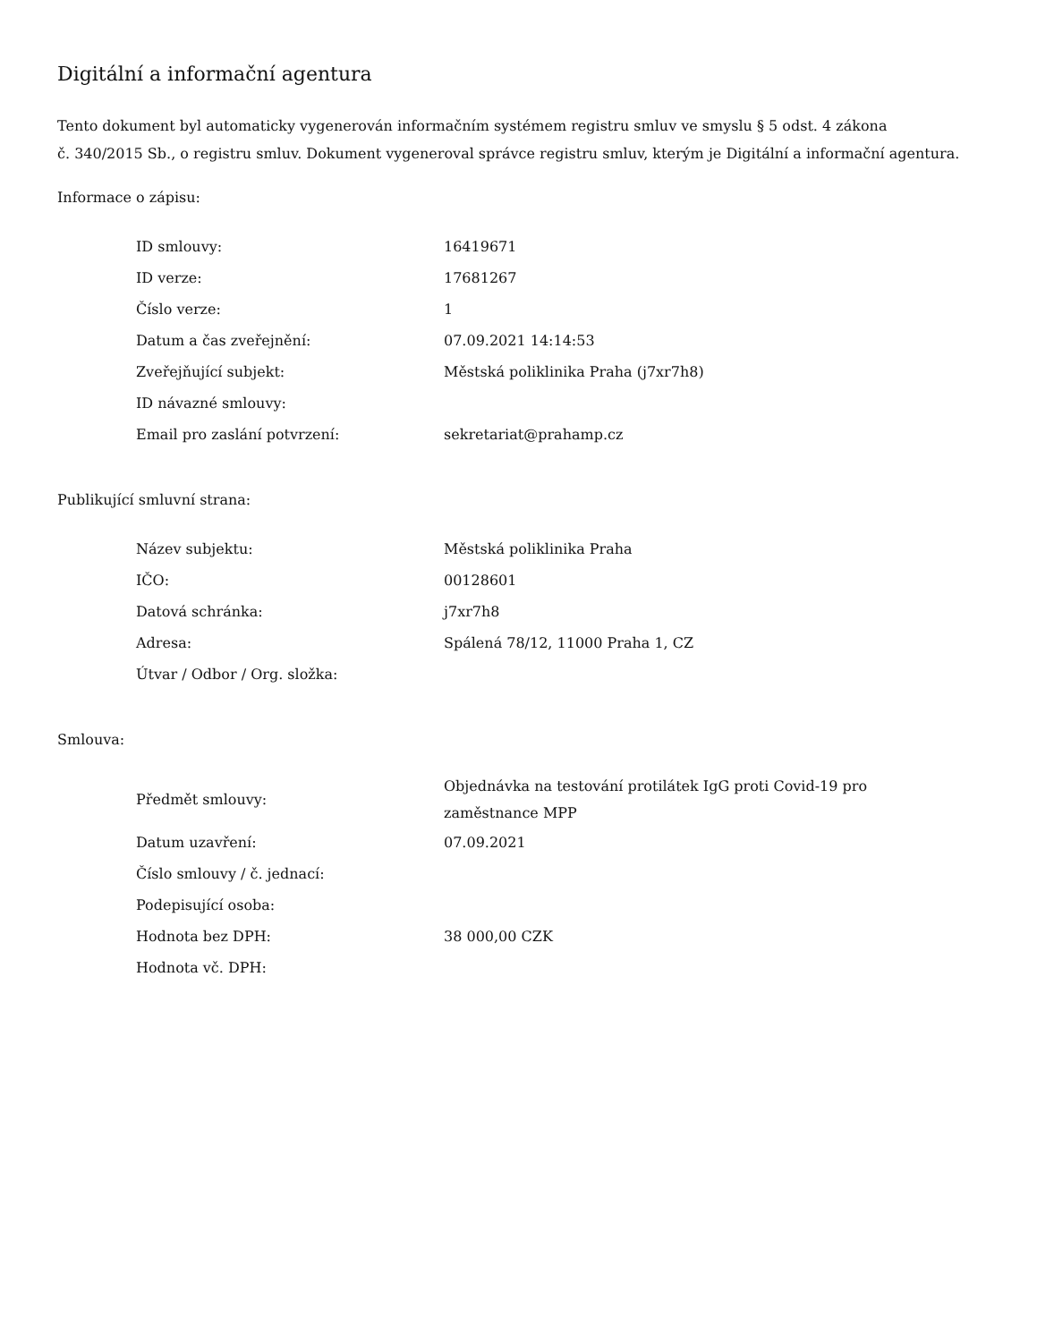Digitální a informační agentura
Tento dokument byl automaticky vygenerován informačním systémem registru smluv ve smyslu § 5 odst. 4 zákona
č. 340/2015 Sb., o registru smluv. Dokument vygeneroval správce registru smluv, kterým je Digitální a informační agentura.
Informace o zápisu:
| ID smlouvy: | 16419671 |
| ID verze: | 17681267 |
| Číslo verze: | 1 |
| Datum a čas zveřejnění: | 07.09.2021 14:14:53 |
| Zveřejňující subjekt: | Městská poliklinika Praha (j7xr7h8) |
| ID návazné smlouvy: | |
| Email pro zaslání potvrzení: | sekretariat@prahamp.cz |
Publikující smluvní strana:
| Název subjektu: | Městská poliklinika Praha |
| IČO: | 00128601 |
| Datová schránka: | j7xr7h8 |
| Adresa: | Spálená 78/12, 11000 Praha 1, CZ |
| Útvar / Odbor / Org. složka: | |
Smlouva:
| Předmět smlouvy: | Objednávka na testování protilátek IgG proti Covid-19 pro zaměstnance MPP |
| Datum uzavření: | 07.09.2021 |
| Číslo smlouvy / č. jednací: | |
| Podepisující osoba: | |
| Hodnota bez DPH: | 38 000,00 CZK |
| Hodnota vč. DPH: | |